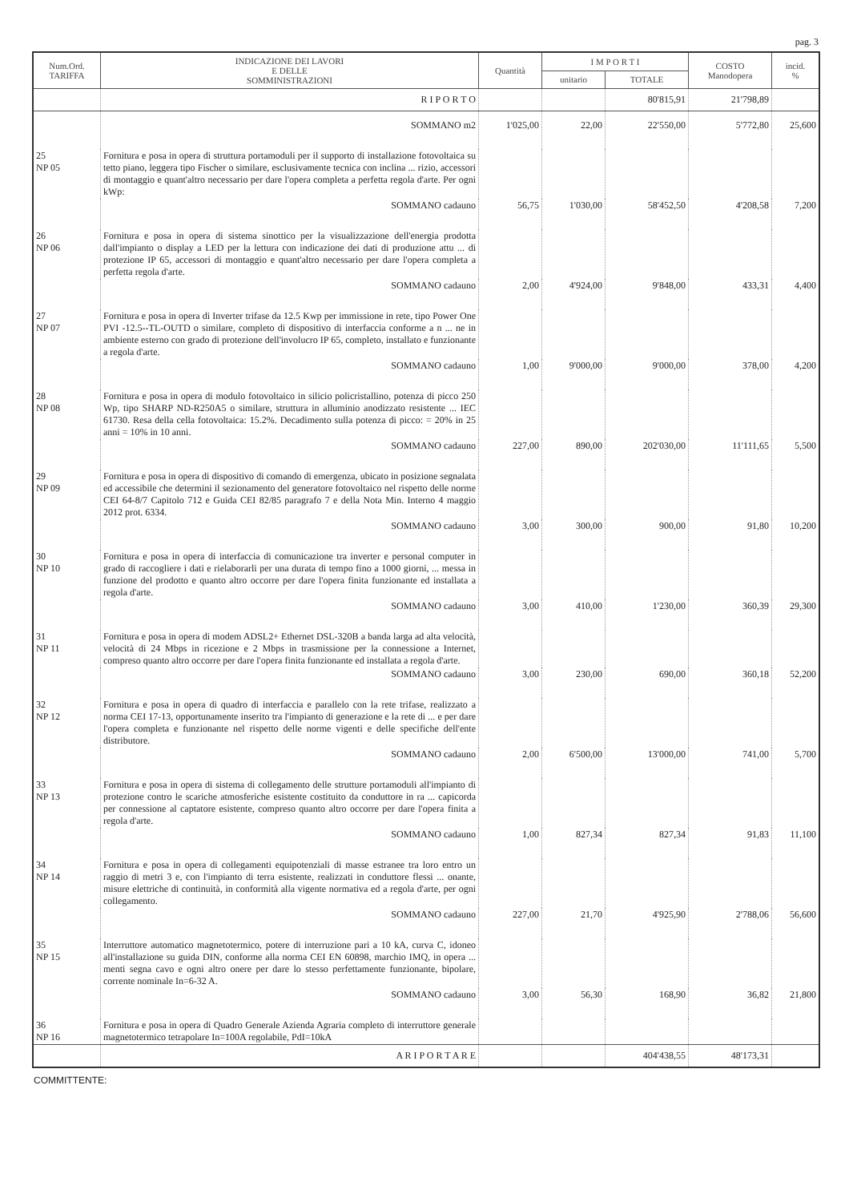pag. 3
| Num.Ord. TARIFFA | INDICAZIONE DEI LAVORI E DELLE SOMMINISTRAZIONI | Quantità | I M P O R T I | | COSTO Manodopera | incid. % |
| --- | --- | --- | --- | --- | --- | --- |
| | | | unitario | TOTALE | | |
| | R I P O R T O | | | 80'815,91 | 21'798,89 | |
| | SOMMANO m2 | 1'025,00 | 22,00 | 22'550,00 | 5'772,80 | 25,600 |
| 25 NP 05 | Fornitura e posa in opera di struttura portamoduli per il supporto di installazione fotovoltaica su tetto piano, leggera tipo Fischer o similare, esclusivamente tecnica con inclina ... rizio, accessori di montaggio e quant'altro necessario per dare l'opera completa a perfetta regola d'arte. Per ogni kWp: | | | | | |
| | SOMMANO cadauno | 56,75 | 1'030,00 | 58'452,50 | 4'208,58 | 7,200 |
| 26 NP 06 | Fornitura e posa in opera di sistema sinottico per la visualizzazione dell'energia prodotta dall'impianto o display a LED per la lettura con indicazione dei dati di produzione attu ... di protezione IP 65, accessori di montaggio e quant'altro necessario per dare l'opera completa a perfetta regola d'arte. | | | | | |
| | SOMMANO cadauno | 2,00 | 4'924,00 | 9'848,00 | 433,31 | 4,400 |
| 27 NP 07 | Fornitura e posa in opera di Inverter trifase da 12.5 Kwp per immissione in rete, tipo Power One PVI -12.5--TL-OUTD o similare, completo di dispositivo di interfaccia conforme a n ... ne in ambiente esterno con grado di protezione dell'involucro IP 65, completo, installato e funzionante a regola d'arte. | | | | | |
| | SOMMANO cadauno | 1,00 | 9'000,00 | 9'000,00 | 378,00 | 4,200 |
| 28 NP 08 | Fornitura e posa in opera di modulo fotovoltaico in silicio policristallino, potenza di picco 250 Wp, tipo SHARP ND-R250A5 o similare, struttura in alluminio anodizzato resistente ... IEC 61730. Resa della cella fotovoltaica: 15.2%. Decadimento sulla potenza di picco: = 20% in 25 anni = 10% in 10 anni. | | | | | |
| | SOMMANO cadauno | 227,00 | 890,00 | 202'030,00 | 11'111,65 | 5,500 |
| 29 NP 09 | Fornitura e posa in opera di dispositivo di comando di emergenza, ubicato in posizione segnalata ed accessibile che determini il sezionamento del generatore fotovoltaico nel rispetto delle norme CEI 64-8/7 Capitolo 712 e Guida CEI 82/85 paragrafo 7 e della Nota Min. Interno 4 maggio 2012 prot. 6334. | | | | | |
| | SOMMANO cadauno | 3,00 | 300,00 | 900,00 | 91,80 | 10,200 |
| 30 NP 10 | Fornitura e posa in opera di interfaccia di comunicazione tra inverter e personal computer in grado di raccogliere i dati e rielaborarli per una durata di tempo fino a 1000 giorni, ... messa in funzione del prodotto e quanto altro occorre per dare l'opera finita funzionante ed installata a regola d'arte. | | | | | |
| | SOMMANO cadauno | 3,00 | 410,00 | 1'230,00 | 360,39 | 29,300 |
| 31 NP 11 | Fornitura e posa in opera di modem ADSL2+ Ethernet DSL-320B a banda larga ad alta velocità, velocità di 24 Mbps in ricezione e 2 Mbps in trasmissione per la connessione a Internet, compreso quanto altro occorre per dare l'opera finita funzionante ed installata a regola d'arte. | | | | | |
| | SOMMANO cadauno | 3,00 | 230,00 | 690,00 | 360,18 | 52,200 |
| 32 NP 12 | Fornitura e posa in opera di quadro di interfaccia e parallelo con la rete trifase, realizzato a norma CEI 17-13, opportunamente inserito tra l'impianto di generazione e la rete di ... e per dare l'opera completa e funzionante nel rispetto delle norme vigenti e delle specifiche dell'ente distributore. | | | | | |
| | SOMMANO cadauno | 2,00 | 6'500,00 | 13'000,00 | 741,00 | 5,700 |
| 33 NP 13 | Fornitura e posa in opera di sistema di collegamento delle strutture portamoduli all'impianto di protezione contro le scariche atmosferiche esistente costituito da conduttore in ra ... capicorda per connessione al captatore esistente, compreso quanto altro occorre per dare l'opera finita a regola d'arte. | | | | | |
| | SOMMANO cadauno | 1,00 | 827,34 | 827,34 | 91,83 | 11,100 |
| 34 NP 14 | Fornitura e posa in opera di collegamenti equipotenziali di masse estranee tra loro entro un raggio di metri 3 e, con l'impianto di terra esistente, realizzati in conduttore flessi ... onante, misure elettriche di continuità, in conformità alla vigente normativa ed a regola d'arte, per ogni collegamento. | | | | | |
| | SOMMANO cadauno | 227,00 | 21,70 | 4'925,90 | 2'788,06 | 56,600 |
| 35 NP 15 | Interruttore automatico magnetotermico, potere di interruzione pari a 10 kA, curva C, idoneo all'installazione su guida DIN, conforme alla norma CEI EN 60898, marchio IMQ, in opera ... menti segna cavo e ogni altro onere per dare lo stesso perfettamente funzionante, bipolare, corrente nominale In=6-32 A. | | | | | |
| | SOMMANO cadauno | 3,00 | 56,30 | 168,90 | 36,82 | 21,800 |
| 36 NP 16 | Fornitura e posa in opera di Quadro Generale Azienda Agraria completo di interruttore generale magnetotermico tetrapolare In=100A regolabile, PdI=10kA | | | | | |
| | A R I P O R T A R E | | | 404'438,55 | 48'173,31 | |
COMMITTENTE: